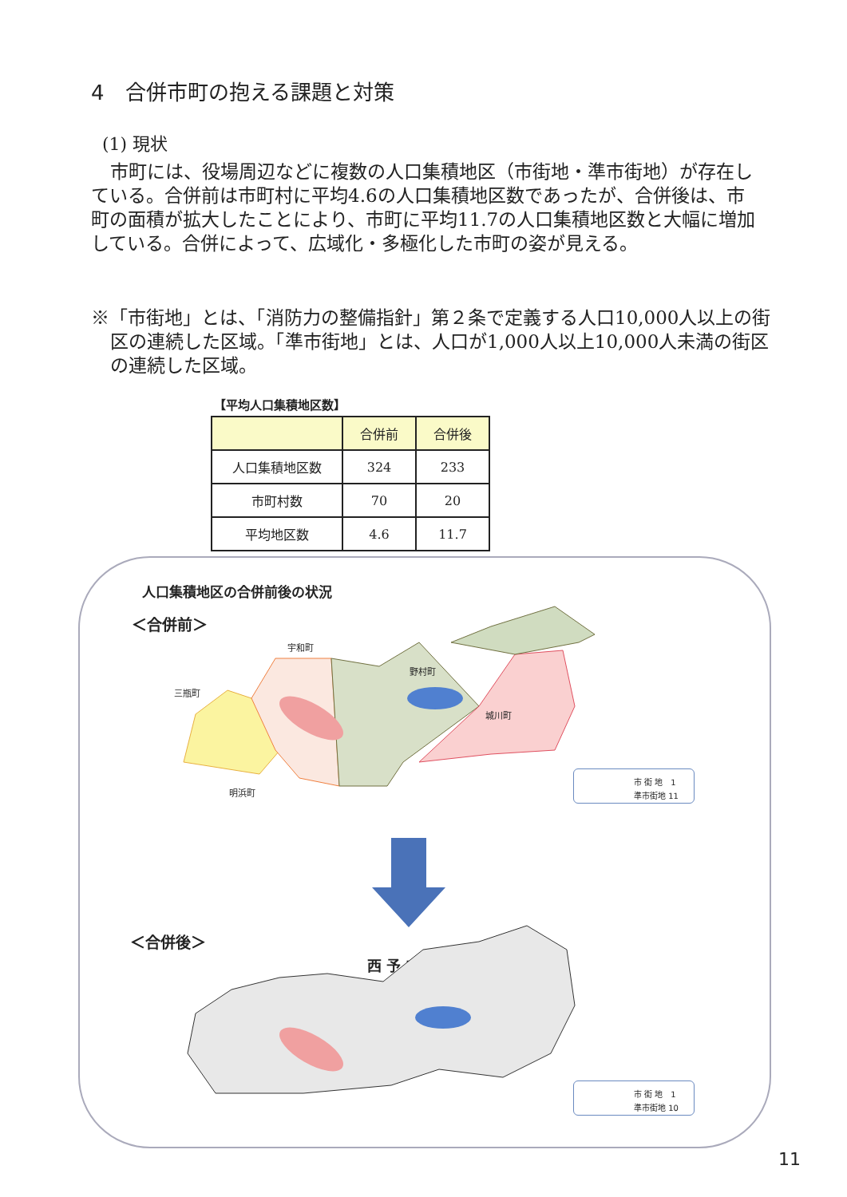4　合併市町の抱える課題と対策
(1) 現状
市町には、役場周辺などに複数の人口集積地区（市街地・準市街地）が存在している。合併前は市町村に平均4.6の人口集積地区数であったが、合併後は、市町の面積が拡大したことにより、市町に平均11.7の人口集積地区数と大幅に増加している。合併によって、広域化・多極化した市町の姿が見える。
※「市街地」とは、「消防力の整備指針」第２条で定義する人口10,000人以上の街区の連続した区域。「準市街地」とは、人口が1,000人以上10,000人未満の街区の連続した区域。
【平均人口集積地区数】
| | 合併前 | 合併後 |
| --- | --- | --- |
| 人口集積地区数 | 324 | 233 |
| 市町村数 | 70 | 20 |
| 平均地区数 | 4.6 | 11.7 |
人口集積地区の合併前後の状況
＜合併前＞
宇和町
三瓶町
野村町
城川町
明浜町
市 街 地　1
準市街地 11
＜合併後＞
西 予 市
市 街 地　1
準市街地 10
11